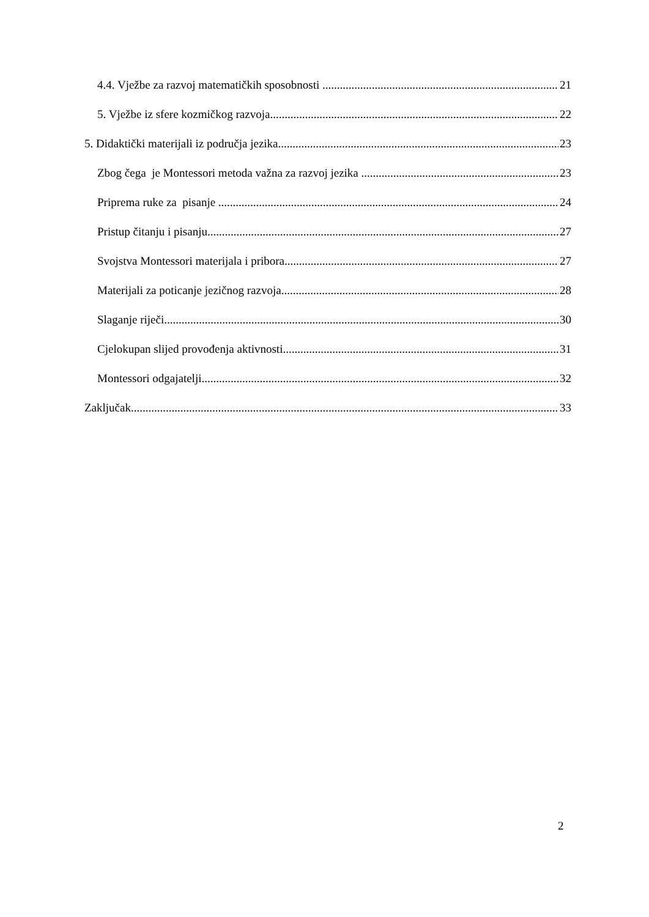4.4. Vježbe za razvoj matematičkih sposobnosti 21
5. Vježbe iz sfere kozmičkog razvoja 22
5. Didaktički materijali iz područja jezika 23
Zbog čega je Montessori metoda važna za razvoj jezika 23
Priprema ruke za pisanje 24
Pristup čitanju i pisanju 27
Svojstva Montessori materijala i pribora 27
Materijali za poticanje jezičnog razvoja 28
Slaganje riječi 30
Cjelokupan slijed provođenja aktivnosti 31
Montessori odgajatelji 32
Zaključak 33
2